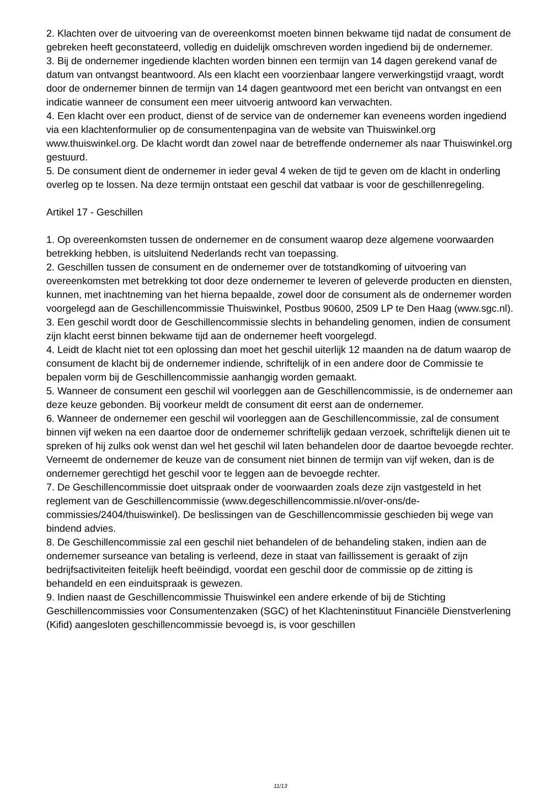2. Klachten over de uitvoering van de overeenkomst moeten binnen bekwame tijd nadat de consument de gebreken heeft geconstateerd, volledig en duidelijk omschreven worden ingediend bij de ondernemer.
3. Bij de ondernemer ingediende klachten worden binnen een termijn van 14 dagen gerekend vanaf de datum van ontvangst beantwoord. Als een klacht een voorzienbaar langere verwerkingstijd vraagt, wordt door de ondernemer binnen de termijn van 14 dagen geantwoord met een bericht van ontvangst en een indicatie wanneer de consument een meer uitvoerig antwoord kan verwachten.
4. Een klacht over een product, dienst of de service van de ondernemer kan eveneens worden ingediend via een klachtenformulier op de consumentenpagina van de website van Thuiswinkel.org www.thuiswinkel.org. De klacht wordt dan zowel naar de betreffende ondernemer als naar Thuiswinkel.org gestuurd.
5. De consument dient de ondernemer in ieder geval 4 weken de tijd te geven om de klacht in onderling overleg op te lossen. Na deze termijn ontstaat een geschil dat vatbaar is voor de geschillenregeling.
Artikel 17 - Geschillen
1. Op overeenkomsten tussen de ondernemer en de consument waarop deze algemene voorwaarden betrekking hebben, is uitsluitend Nederlands recht van toepassing.
2. Geschillen tussen de consument en de ondernemer over de totstandkoming of uitvoering van overeenkomsten met betrekking tot door deze ondernemer te leveren of geleverde producten en diensten, kunnen, met inachtneming van het hierna bepaalde, zowel door de consument als de ondernemer worden voorgelegd aan de Geschillencommissie Thuiswinkel, Postbus 90600, 2509 LP te Den Haag (www.sgc.nl).
3. Een geschil wordt door de Geschillencommissie slechts in behandeling genomen, indien de consument zijn klacht eerst binnen bekwame tijd aan de ondernemer heeft voorgelegd.
4. Leidt de klacht niet tot een oplossing dan moet het geschil uiterlijk 12 maanden na de datum waarop de consument de klacht bij de ondernemer indiende, schriftelijk of in een andere door de Commissie te bepalen vorm bij de Geschillencommissie aanhangig worden gemaakt.
5. Wanneer de consument een geschil wil voorleggen aan de Geschillencommissie, is de ondernemer aan deze keuze gebonden. Bij voorkeur meldt de consument dit eerst aan de ondernemer.
6. Wanneer de ondernemer een geschil wil voorleggen aan de Geschillencommissie, zal de consument binnen vijf weken na een daartoe door de ondernemer schriftelijk gedaan verzoek, schriftelijk dienen uit te spreken of hij zulks ook wenst dan wel het geschil wil laten behandelen door de daartoe bevoegde rechter. Verneemt de ondernemer de keuze van de consument niet binnen de termijn van vijf weken, dan is de ondernemer gerechtigd het geschil voor te leggen aan de bevoegde rechter.
7. De Geschillencommissie doet uitspraak onder de voorwaarden zoals deze zijn vastgesteld in het reglement van de Geschillencommissie (www.degeschillencommissie.nl/over-ons/de-commissies/2404/thuiswinkel). De beslissingen van de Geschillencommissie geschieden bij wege van bindend advies.
8. De Geschillencommissie zal een geschil niet behandelen of de behandeling staken, indien aan de ondernemer surseance van betaling is verleend, deze in staat van faillissement is geraakt of zijn bedrijfsactiviteiten feitelijk heeft beëindigd, voordat een geschil door de commissie op de zitting is behandeld en een einduitspraak is gewezen.
9. Indien naast de Geschillencommissie Thuiswinkel een andere erkende of bij de Stichting Geschillencommissies voor Consumentenzaken (SGC) of het Klachteninstituut Financiële Dienstverlening (Kifid) aangesloten geschillencommissie bevoegd is, is voor geschillen
11/13